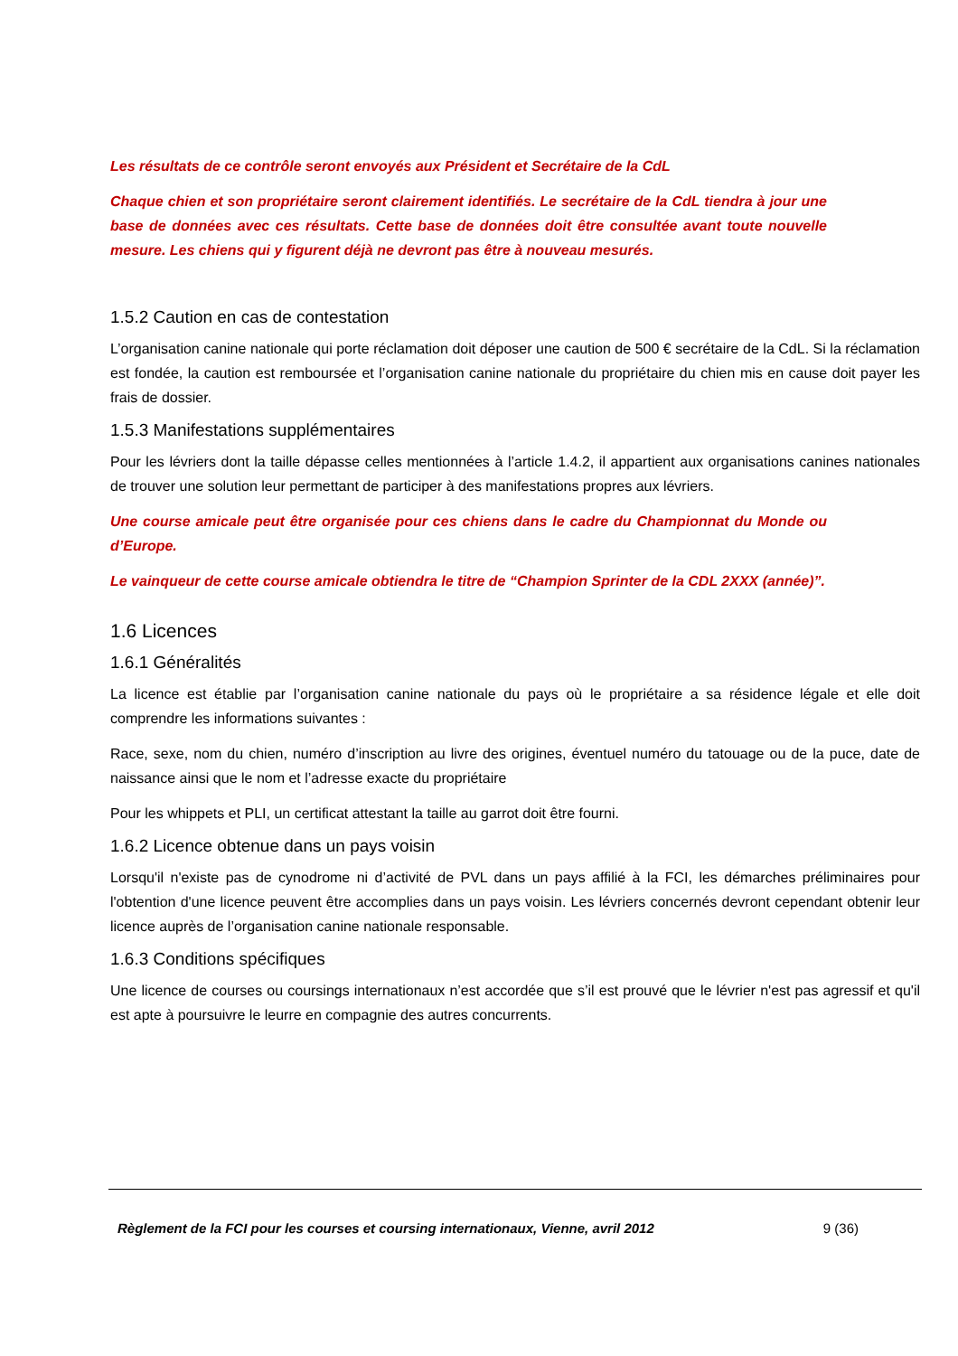Les résultats de ce contrôle seront envoyés aux Président et Secrétaire de la CdL
Chaque chien et son propriétaire seront clairement identifiés. Le secrétaire de la CdL tiendra à jour une base de données avec ces résultats. Cette base de données doit être consultée avant toute nouvelle mesure. Les chiens qui y figurent déjà ne devront pas être à nouveau mesurés.
1.5.2 Caution en cas de contestation
L’organisation canine nationale qui porte réclamation doit déposer une caution de 500 € secrétaire de la CdL. Si la réclamation est fondée, la caution est remboursée et l’organisation canine nationale du propriétaire du chien mis en cause doit payer les frais de dossier.
1.5.3 Manifestations supplémentaires
Pour les lévriers dont la taille dépasse celles mentionnées à l’article 1.4.2, il appartient aux organisations canines nationales de trouver une solution leur permettant de participer à des manifestations propres aux lévriers.
Une course amicale peut être organisée pour ces chiens dans le cadre du Championnat du Monde ou d’Europe.
Le vainqueur de cette course amicale obtiendra le titre de “Champion Sprinter de la CDL 2XXX (année)”.
1.6 Licences
1.6.1 Généralités
La licence est établie par l’organisation canine nationale du pays où le propriétaire a sa résidence légale et elle doit comprendre les informations suivantes :
Race, sexe, nom du chien, numéro d’inscription au livre des origines, éventuel numéro du tatouage ou de la puce, date de naissance ainsi que le nom et l’adresse exacte du propriétaire
Pour les whippets et PLI, un certificat attestant la taille au garrot doit être fourni.
1.6.2 Licence obtenue dans un pays voisin
Lorsqu'il n'existe pas de cynodrome ni d’activité de PVL dans un pays affilié à la FCI, les démarches préliminaires pour l'obtention d'une licence peuvent être accomplies dans un pays voisin. Les lévriers concernés devront cependant obtenir leur licence auprès de l’organisation canine nationale responsable.
1.6.3 Conditions spécifiques
Une licence de courses ou coursings internationaux n’est accordée que s’il est prouvé que le lévrier n'est pas agressif et qu'il est apte à poursuivre le leurre en compagnie des autres concurrents.
Règlement de la FCI pour les courses et coursing internationaux, Vienne, avril 2012 9 (36)